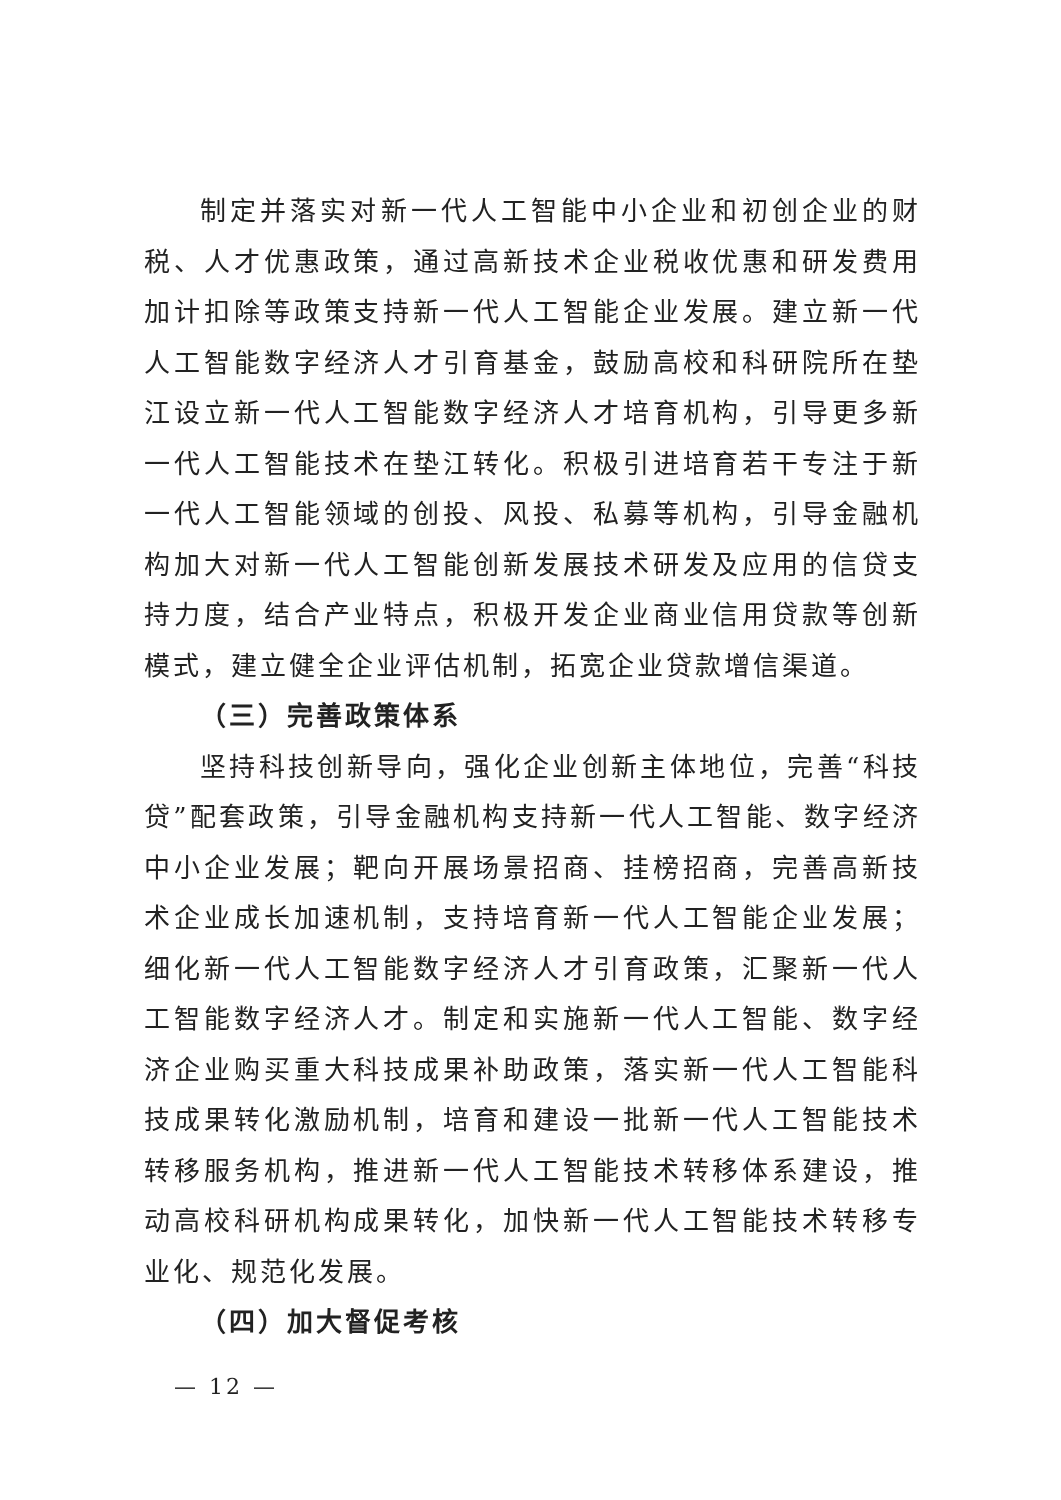制定并落实对新一代人工智能中小企业和初创企业的财税、人才优惠政策，通过高新技术企业税收优惠和研发费用加计扣除等政策支持新一代人工智能企业发展。建立新一代人工智能数字经济人才引育基金，鼓励高校和科研院所在垫江设立新一代人工智能数字经济人才培育机构，引导更多新一代人工智能技术在垫江转化。积极引进培育若干专注于新一代人工智能领域的创投、风投、私募等机构，引导金融机构加大对新一代人工智能创新发展技术研发及应用的信贷支持力度，结合产业特点，积极开发企业商业信用贷款等创新模式，建立健全企业评估机制，拓宽企业贷款增信渠道。
（三）完善政策体系
坚持科技创新导向，强化企业创新主体地位，完善“科技贷”配套政策，引导金融机构支持新一代人工智能、数字经济中小企业发展；靶向开展场景招商、挂榜招商，完善高新技术企业成长加速机制，支持培育新一代人工智能企业发展；细化新一代人工智能数字经济人才引育政策，汇聚新一代人工智能数字经济人才。制定和实施新一代人工智能、数字经济企业购买重大科技成果补助政策，落实新一代人工智能科技成果转化激励机制，培育和建设一批新一代人工智能技术转移服务机构，推进新一代人工智能技术转移体系建设，推动高校科研机构成果转化，加快新一代人工智能技术转移专业化、规范化发展。
（四）加大督促考核
— 12 —